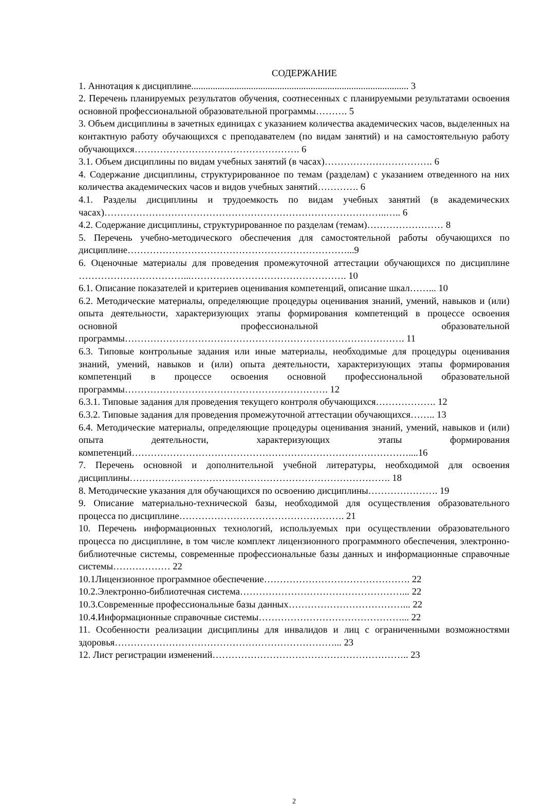СОДЕРЖАНИЕ
1. Аннотация к дисциплине........................................................................................... 3
2. Перечень планируемых результатов обучения, соотнесенных с планируемыми результатами освоения основной профессиональной образовательной программы………. 5
3. Объем дисциплины в зачетных единицах с указанием количества академических часов, выделенных на контактную работу обучающихся с преподавателем (по видам занятий) и на самостоятельную работу обучающихся……………………………………………. 6
3.1. Объем дисциплины по видам учебных занятий (в часах)……………………………. 6
4. Содержание дисциплины, структурированное по темам (разделам) с указанием отведенного на них количества академических часов и видов учебных занятий…………. 6
4.1. Разделы дисциплины и трудоемкость по видам учебных занятий (в академических часах)……………………………………………………………………………..….. 6
4.2. Содержание дисциплины, структурированное по разделам (темам)…………………… 8
5. Перечень учебно-методического обеспечения для самостоятельной работы обучающихся по дисциплине……………………………………………………………...9
6. Оценочные материалы для проведения промежуточной аттестации обучающихся по дисциплине ……………………………...…………………………………………. 10
6.1. Описание показателей и критериев оценивания компетенций, описание шкал……... 10
6.2. Методические материалы, определяющие процедуры оценивания знаний, умений, навыков и (или) опыта деятельности, характеризующих этапы формирования компетенций в процессе освоения основной профессиональной образовательной программы……………………………………………………………………………. 11
6.3. Типовые контрольные задания или иные материалы, необходимые для процедуры оценивания знаний, умений, навыков и (или) опыта деятельности, характеризующих этапы формирования компетенций в процессе освоения основной профессиональной образовательной программы………………………………………………………. 12
6.3.1. Типовые задания для проведения текущего контроля обучающихся………………. 12
6.3.2. Типовые задания для проведения промежуточной аттестации обучающихся…….. 13
6.4. Методические материалы, определяющие процедуры оценивания знаний, умений, навыков и (или) опыта деятельности, характеризующих этапы формирования компетенций……………………………………………………………………………....16
7. Перечень основной и дополнительной учебной литературы, необходимой для освоения дисциплины………………………………………………………………………. 18
8. Методические указания для обучающихся по освоению дисциплины…………………. 19
9. Описание материально-технической базы, необходимой для осуществления образовательного процесса по дисциплине……………………………………………. 21
10. Перечень информационных технологий, используемых при осуществлении образовательного процесса по дисциплине, в том числе комплект лицензионного программного обеспечения, электронно-библиотечные системы, современные профессиональные базы данных и информационные справочные системы……………… 22
10.1Лицензионное программное обеспечение………………………………………. 22
10.2.Электронно-библиотечная система……………………………………………... 22
10.3.Современные профессиональные базы данных………………………………... 22
10.4.Информационные справочные системы………………………………………... 22
11. Особенности реализации дисциплины для инвалидов и лиц с ограниченными возможностями здоровья……………………………………………………………... 23
12. Лист регистрации изменений…………………………………………………….. 23
2